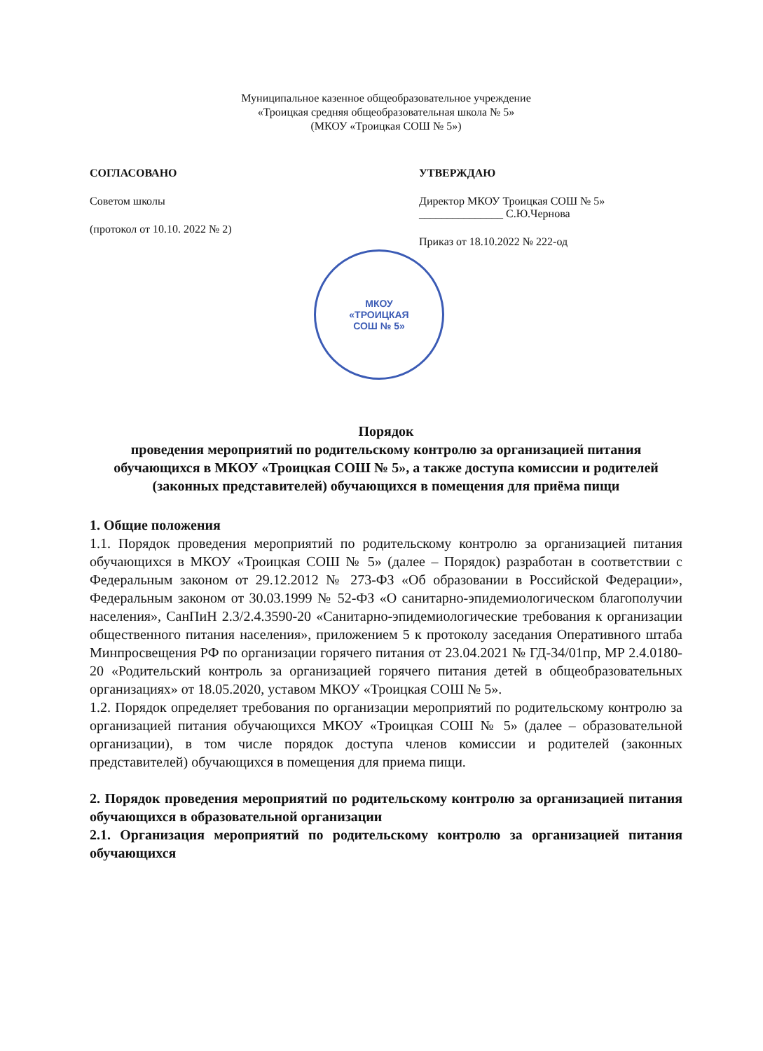Муниципальное казенное общеобразовательное учреждение
«Троицкая средняя общеобразовательная школа № 5»
(МКОУ «Троицкая СОШ № 5»)
СОГЛАСОВАНО
Советом школы
(протокол от 10.10. 2022 № 2)
УТВЕРЖДАЮ
Директор МКОУ Троицкая СОШ № 5»
_______________ С.Ю.Чернова
Приказ от 18.10.2022 № 222-од
МКОУ
«ТРОИЦКАЯ
СОШ № 5»
Порядок
проведения мероприятий по родительскому контролю за организацией питания обучающихся в МКОУ «Троицкая СОШ № 5», а также доступа комиссии и родителей (законных представителей) обучающихся в помещения для приёма пищи
1. Общие положения
1.1. Порядок проведения мероприятий по родительскому контролю за организацией питания обучающихся в МКОУ «Троицкая СОШ № 5» (далее – Порядок) разработан в соответствии с Федеральным законом от 29.12.2012 № 273-ФЗ «Об образовании в Российской Федерации», Федеральным законом от 30.03.1999 № 52-ФЗ «О санитарно-эпидемиологическом благополучии населения», СанПиН 2.3/2.4.3590-20 «Санитарно-эпидемиологические требования к организации общественного питания населения», приложением 5 к протоколу заседания Оперативного штаба Минпросвещения РФ по организации горячего питания от 23.04.2021 № ГД-34/01пр, МР 2.4.0180-20 «Родительский контроль за организацией горячего питания детей в общеобразовательных организациях» от 18.05.2020, уставом МКОУ «Троицкая СОШ № 5».
1.2. Порядок определяет требования по организации мероприятий по родительскому контролю за организацией питания обучающихся МКОУ «Троицкая СОШ № 5» (далее – образовательной организации), в том числе порядок доступа членов комиссии и родителей (законных представителей) обучающихся в помещения для приема пищи.
2. Порядок проведения мероприятий по родительскому контролю за организацией питания обучающихся в образовательной организации
2.1. Организация мероприятий по родительскому контролю за организацией питания обучающихся